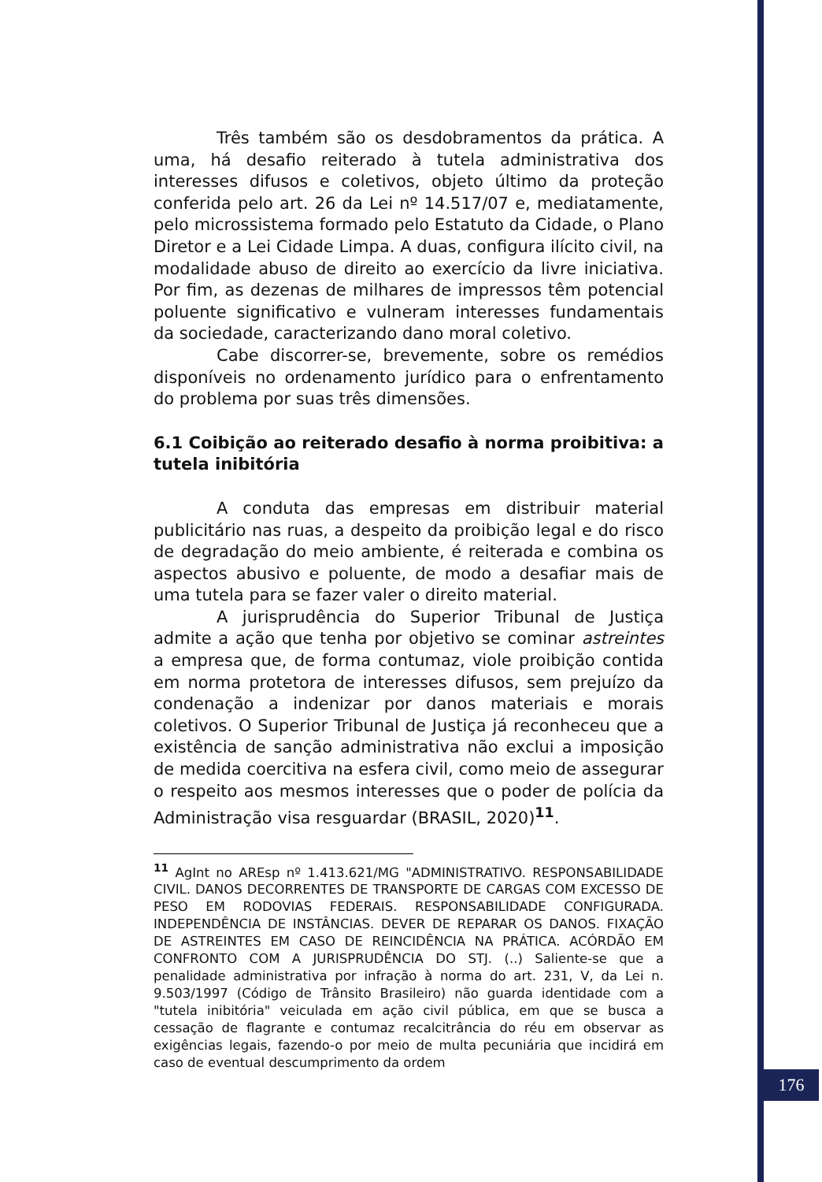176
Três também são os desdobramentos da prática. A uma, há desafio reiterado à tutela administrativa dos interesses difusos e coletivos, objeto último da proteção conferida pelo art. 26 da Lei nº 14.517/07 e, mediatamente, pelo microssistema formado pelo Estatuto da Cidade, o Plano Diretor e a Lei Cidade Limpa. A duas, configura ilícito civil, na modalidade abuso de direito ao exercício da livre iniciativa. Por fim, as dezenas de milhares de impressos têm potencial poluente significativo e vulneram interesses fundamentais da sociedade, caracterizando dano moral coletivo.
Cabe discorrer-se, brevemente, sobre os remédios disponíveis no ordenamento jurídico para o enfrentamento do problema por suas três dimensões.
6.1 Coibição ao reiterado desafio à norma proibitiva: a tutela inibitória
A conduta das empresas em distribuir material publicitário nas ruas, a despeito da proibição legal e do risco de degradação do meio ambiente, é reiterada e combina os aspectos abusivo e poluente, de modo a desafiar mais de uma tutela para se fazer valer o direito material.
A jurisprudência do Superior Tribunal de Justiça admite a ação que tenha por objetivo se cominar astreintes a empresa que, de forma contumaz, viole proibição contida em norma protetora de interesses difusos, sem prejuízo da condenação a indenizar por danos materiais e morais coletivos. O Superior Tribunal de Justiça já reconheceu que a existência de sanção administrativa não exclui a imposição de medida coercitiva na esfera civil, como meio de assegurar o respeito aos mesmos interesses que o poder de polícia da Administração visa resguardar (BRASIL, 2020)<sup>11</sup>.
<sup>11</sup> AgInt no AREsp nº 1.413.621/MG "ADMINISTRATIVO. RESPONSABILIDADE CIVIL. DANOS DECORRENTES DE TRANSPORTE DE CARGAS COM EXCESSO DE PESO EM RODOVIAS FEDERAIS. RESPONSABILIDADE CONFIGURADA. INDEPENDÊNCIA DE INSTÂNCIAS. DEVER DE REPARAR OS DANOS. FIXAÇÃO DE ASTREINTES EM CASO DE REINCIDÊNCIA NA PRÁTICA. ACÓRDÃO EM CONFRONTO COM A JURISPRUDÊNCIA DO STJ. (..) Saliente-se que a penalidade administrativa por infração à norma do art. 231, V, da Lei n. 9.503/1997 (Código de Trânsito Brasileiro) não guarda identidade com a "tutela inibitória" veiculada em ação civil pública, em que se busca a cessação de flagrante e contumaz recalcitrância do réu em observar as exigências legais, fazendo-o por meio de multa pecuniária que incidirá em caso de eventual descumprimento da ordem